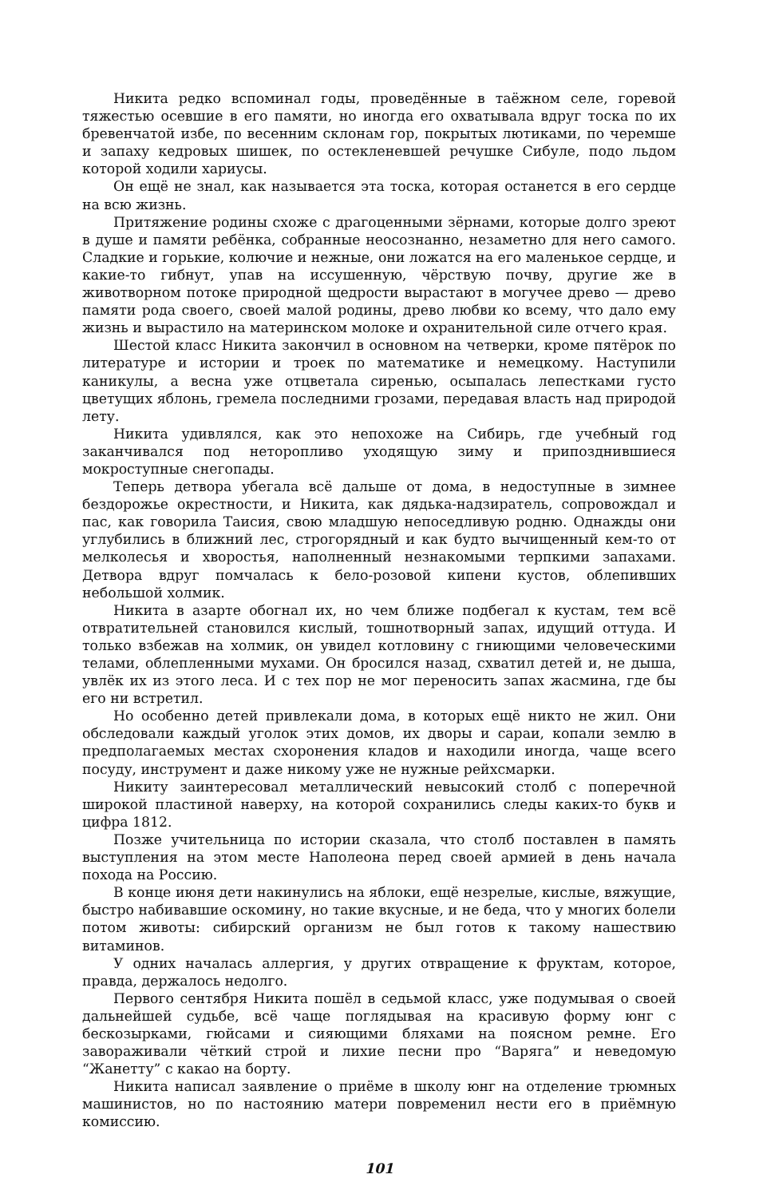Никита редко вспоминал годы, проведённые в таёжном селе, горевой тяжестью осевшие в его памяти, но иногда его охватывала вдруг тоска по их бревенчатой избе, по весенним склонам гор, покрытых лютиками, по черемше и запаху кедровых шишек, по остекленевшей речушке Сибуле, подо льдом которой ходили хариусы.
Он ещё не знал, как называется эта тоска, которая останется в его сердце на всю жизнь.
Притяжение родины схоже с драгоценными зёрнами, которые долго зреют в душе и памяти ребёнка, собранные неосознанно, незаметно для него самого. Сладкие и горькие, колючие и нежные, они ложатся на его маленькое сердце, и какие-то гибнут, упав на иссушенную, чёрствую почву, другие же в животворном потоке природной щедрости вырастают в могучее древо — древо памяти рода своего, своей малой родины, древо любви ко всему, что дало ему жизнь и вырастило на материнском молоке и охранительной силе отчего края.
Шестой класс Никита закончил в основном на четверки, кроме пятёрок по литературе и истории и троек по математике и немецкому. Наступили каникулы, а весна уже отцветала сиренью, осыпалась лепестками густо цветущих яблонь, гремела последними грозами, передавая власть над природой лету.
Никита удивлялся, как это непохоже на Сибирь, где учебный год заканчивался под неторопливо уходящую зиму и припозднившиеся мокроступные снегопады.
Теперь детвора убегала всё дальше от дома, в недоступные в зимнее бездорожье окрестности, и Никита, как дядька-надзиратель, сопровождал и пас, как говорила Таисия, свою младшую непоседливую родню. Однажды они углубились в ближний лес, строгорядный и как будто вычищенный кем-то от мелколесья и хворостья, наполненный незнакомыми терпкими запахами. Детвора вдруг помчалась к бело-розовой кипени кустов, облепивших небольшой холмик.
Никита в азарте обогнал их, но чем ближе подбегал к кустам, тем всё отвратительней становился кислый, тошнотворный запах, идущий оттуда. И только взбежав на холмик, он увидел котловину с гниющими человеческими телами, облепленными мухами. Он бросился назад, схватил детей и, не дыша, увлёк их из этого леса. И с тех пор не мог переносить запах жасмина, где бы его ни встретил.
Но особенно детей привлекали дома, в которых ещё никто не жил. Они обследовали каждый уголок этих домов, их дворы и сараи, копали землю в предполагаемых местах схоронения кладов и находили иногда, чаще всего посуду, инструмент и даже никому уже не нужные рейхсмарки.
Никиту заинтересовал металлический невысокий столб с поперечной широкой пластиной наверху, на которой сохранились следы каких-то букв и цифра 1812.
Позже учительница по истории сказала, что столб поставлен в память выступления на этом месте Наполеона перед своей армией в день начала похода на Россию.
В конце июня дети накинулись на яблоки, ещё незрелые, кислые, вяжущие, быстро набивавшие оскомину, но такие вкусные, и не беда, что у многих болели потом животы: сибирский организм не был готов к такому нашествию витаминов.
У одних началась аллергия, у других отвращение к фруктам, которое, правда, держалось недолго.
Первого сентября Никита пошёл в седьмой класс, уже подумывая о своей дальнейшей судьбе, всё чаще поглядывая на красивую форму юнг с бескозырками, гюйсами и сияющими бляхами на поясном ремне. Его завораживали чёткий строй и лихие песни про “Варяга” и неведомую “Жанетту” с какао на борту.
Никита написал заявление о приёме в школу юнг на отделение трюмных машинистов, но по настоянию матери повременил нести его в приёмную комиссию.
101